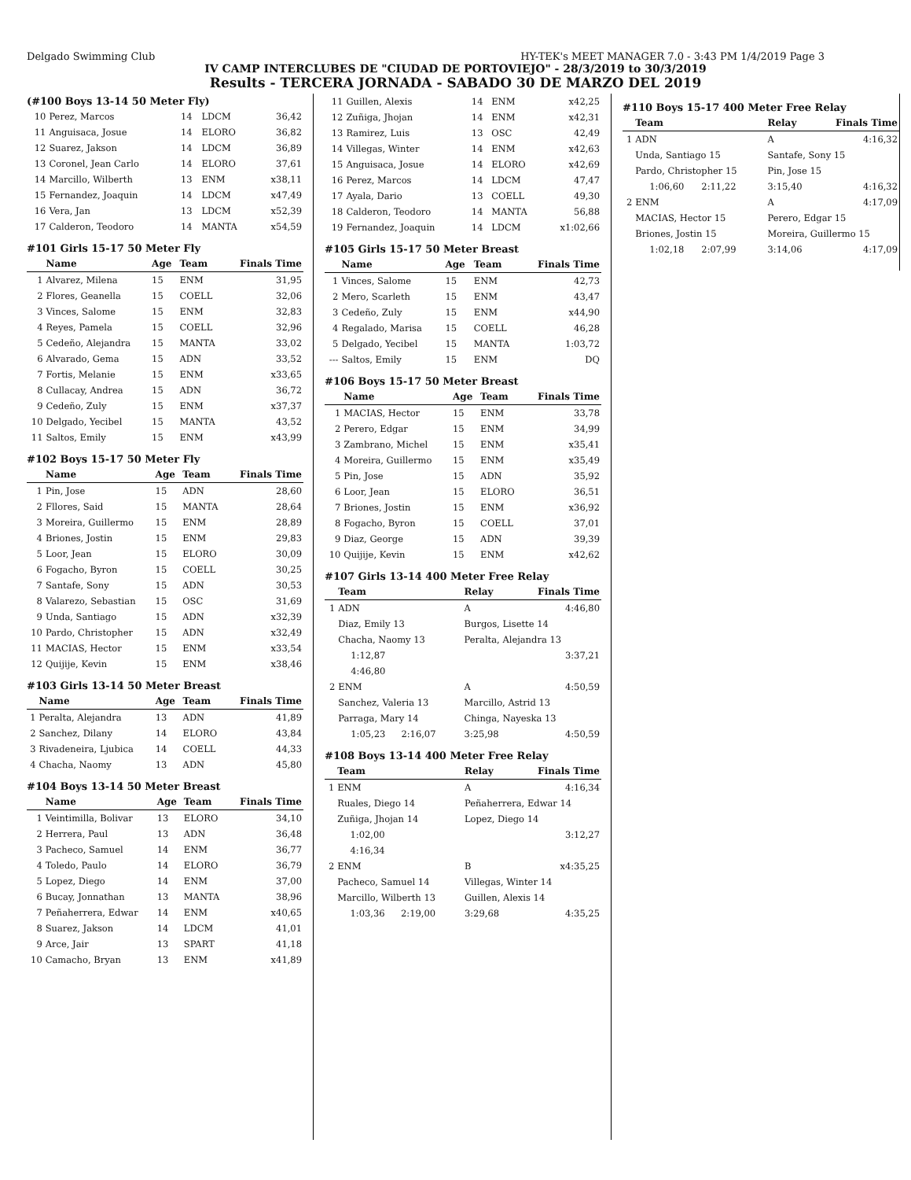Delgado Swimming Club HY-TEK's MEET MANAGER 7.0 - 3:43 PM 1/4/2019 Page 3
IV CAMP INTERCLUBES DE "CIUDAD DE PORTOVIEJO" - 28/3/2019 to 30/3/2019
Results - TERCERA JORNADA - SABADO 30 DE MARZO DEL 2019
(#100 Boys 13-14 50 Meter Fly)
| 10 | Perez, Marcos | 14 | LDCM | 36,42 |
| 11 | Anguisaca, Josue | 14 | ELORO | 36,82 |
| 12 | Suarez, Jakson | 14 | LDCM | 36,89 |
| 13 | Coronel, Jean Carlo | 14 | ELORO | 37,61 |
| 14 | Marcillo, Wilberth | 13 | ENM | x38,11 |
| 15 | Fernandez, Joaquin | 14 | LDCM | x47,49 |
| 16 | Vera, Jan | 13 | LDCM | x52,39 |
| 17 | Calderon, Teodoro | 14 | MANTA | x54,59 |
#101 Girls 15-17 50 Meter Fly
| | Name | Age | Team | Finals Time |
| --- | --- | --- | --- | --- |
| 1 | Alvarez, Milena | 15 | ENM | 31,95 |
| 2 | Flores, Geanella | 15 | COELL | 32,06 |
| 3 | Vinces, Salome | 15 | ENM | 32,83 |
| 4 | Reyes, Pamela | 15 | COELL | 32,96 |
| 5 | Cedeño, Alejandra | 15 | MANTA | 33,02 |
| 6 | Alvarado, Gema | 15 | ADN | 33,52 |
| 7 | Fortis, Melanie | 15 | ENM | x33,65 |
| 8 | Cullacay, Andrea | 15 | ADN | 36,72 |
| 9 | Cedeño, Zuly | 15 | ENM | x37,37 |
| 10 | Delgado, Yecibel | 15 | MANTA | 43,52 |
| 11 | Saltos, Emily | 15 | ENM | x43,99 |
#102 Boys 15-17 50 Meter Fly
| | Name | Age | Team | Finals Time |
| --- | --- | --- | --- | --- |
| 1 | Pin, Jose | 15 | ADN | 28,60 |
| 2 | Fllores, Said | 15 | MANTA | 28,64 |
| 3 | Moreira, Guillermo | 15 | ENM | 28,89 |
| 4 | Briones, Jostin | 15 | ENM | 29,83 |
| 5 | Loor, Jean | 15 | ELORO | 30,09 |
| 6 | Fogacho, Byron | 15 | COELL | 30,25 |
| 7 | Santafe, Sony | 15 | ADN | 30,53 |
| 8 | Valarezo, Sebastian | 15 | OSC | 31,69 |
| 9 | Unda, Santiago | 15 | ADN | x32,39 |
| 10 | Pardo, Christopher | 15 | ADN | x32,49 |
| 11 | MACIAS, Hector | 15 | ENM | x33,54 |
| 12 | Quijije, Kevin | 15 | ENM | x38,46 |
#103 Girls 13-14 50 Meter Breast
| | Name | Age | Team | Finals Time |
| --- | --- | --- | --- | --- |
| 1 | Peralta, Alejandra | 13 | ADN | 41,89 |
| 2 | Sanchez, Dilany | 14 | ELORO | 43,84 |
| 3 | Rivadeneira, Ljubica | 14 | COELL | 44,33 |
| 4 | Chacha, Naomy | 13 | ADN | 45,80 |
#104 Boys 13-14 50 Meter Breast
| | Name | Age | Team | Finals Time |
| --- | --- | --- | --- | --- |
| 1 | Veintimilla, Bolivar | 13 | ELORO | 34,10 |
| 2 | Herrera, Paul | 13 | ADN | 36,48 |
| 3 | Pacheco, Samuel | 14 | ENM | 36,77 |
| 4 | Toledo, Paulo | 14 | ELORO | 36,79 |
| 5 | Lopez, Diego | 14 | ENM | 37,00 |
| 6 | Bucay, Jonnathan | 13 | MANTA | 38,96 |
| 7 | Peñaherrera, Edwar | 14 | ENM | x40,65 |
| 8 | Suarez, Jakson | 14 | LDCM | 41,01 |
| 9 | Arce, Jair | 13 | SPART | 41,18 |
| 10 | Camacho, Bryan | 13 | ENM | x41,89 |
| 11 | Guillen, Alexis | 14 | ENM | x42,25 |
| 12 | Zuñiga, Jhojan | 14 | ENM | x42,31 |
| 13 | Ramirez, Luis | 13 | OSC | 42,49 |
| 14 | Villegas, Winter | 14 | ENM | x42,63 |
| 15 | Anguisaca, Josue | 14 | ELORO | x42,69 |
| 16 | Perez, Marcos | 14 | LDCM | 47,47 |
| 17 | Ayala, Dario | 13 | COELL | 49,30 |
| 18 | Calderon, Teodoro | 14 | MANTA | 56,88 |
| 19 | Fernandez, Joaquin | 14 | LDCM | x1:02,66 |
#105 Girls 15-17 50 Meter Breast
| | Name | Age | Team | Finals Time |
| --- | --- | --- | --- | --- |
| 1 | Vinces, Salome | 15 | ENM | 42,73 |
| 2 | Mero, Scarleth | 15 | ENM | 43,47 |
| 3 | Cedeño, Zuly | 15 | ENM | x44,90 |
| 4 | Regalado, Marisa | 15 | COELL | 46,28 |
| 5 | Delgado, Yecibel | 15 | MANTA | 1:03,72 |
| --- | Saltos, Emily | 15 | ENM | DQ |
#106 Boys 15-17 50 Meter Breast
| | Name | Age | Team | Finals Time |
| --- | --- | --- | --- | --- |
| 1 | MACIAS, Hector | 15 | ENM | 33,78 |
| 2 | Perero, Edgar | 15 | ENM | 34,99 |
| 3 | Zambrano, Michel | 15 | ENM | x35,41 |
| 4 | Moreira, Guillermo | 15 | ENM | x35,49 |
| 5 | Pin, Jose | 15 | ADN | 35,92 |
| 6 | Loor, Jean | 15 | ELORO | 36,51 |
| 7 | Briones, Jostin | 15 | ENM | x36,92 |
| 8 | Fogacho, Byron | 15 | COELL | 37,01 |
| 9 | Diaz, George | 15 | ADN | 39,39 |
| 10 | Quijije, Kevin | 15 | ENM | x42,62 |
#107 Girls 13-14 400 Meter Free Relay
| | Team | | Relay | Finals Time |
| --- | --- | --- | --- | --- |
| 1 | ADN | | A | 4:46,80 |
| | Diaz, Emily 13 | | Burgos, Lisette 14 | |
| | Chacha, Naomy 13 | | Peralta, Alejandra 13 | |
| | 1:12,87 | | | 3:37,21 |
| | 4:46,80 | | | |
| 2 | ENM | | A | 4:50,59 |
| | Sanchez, Valeria 13 | | Marcillo, Astrid 13 | |
| | Parraga, Mary 14 | | Chinga, Nayeska 13 | |
| | 1:05,23 | 2:16,07 | 3:25,98 | 4:50,59 |
#108 Boys 13-14 400 Meter Free Relay
| | Team | | Relay | Finals Time |
| --- | --- | --- | --- | --- |
| 1 | ENM | | A | 4:16,34 |
| | Ruales, Diego 14 | | Peñaherrera, Edwar 14 | |
| | Zuñiga, Jhojan 14 | | Lopez, Diego 14 | |
| | 1:02,00 | | | 3:12,27 |
| | 4:16,34 | | | |
| 2 | ENM | | B | x4:35,25 |
| | Pacheco, Samuel 14 | | Villegas, Winter 14 | |
| | Marcillo, Wilberth 13 | | Guillen, Alexis 14 | |
| | 1:03,36 | 2:19,00 | 3:29,68 | 4:35,25 |
#110 Boys 15-17 400 Meter Free Relay
| | Team | | Relay | Finals Time |
| --- | --- | --- | --- | --- |
| 1 | ADN | | A | 4:16,32 |
| | Unda, Santiago 15 | | Santafe, Sony 15 | |
| | Pardo, Christopher 15 | | Pin, Jose 15 | |
| | 1:06,60 | 2:11,22 | 3:15,40 | 4:16,32 |
| 2 | ENM | | A | 4:17,09 |
| | MACIAS, Hector 15 | | Perero, Edgar 15 | |
| | Briones, Jostin 15 | | Moreira, Guillermo 15 | |
| | 1:02,18 | 2:07,99 | 3:14,06 | 4:17,09 |